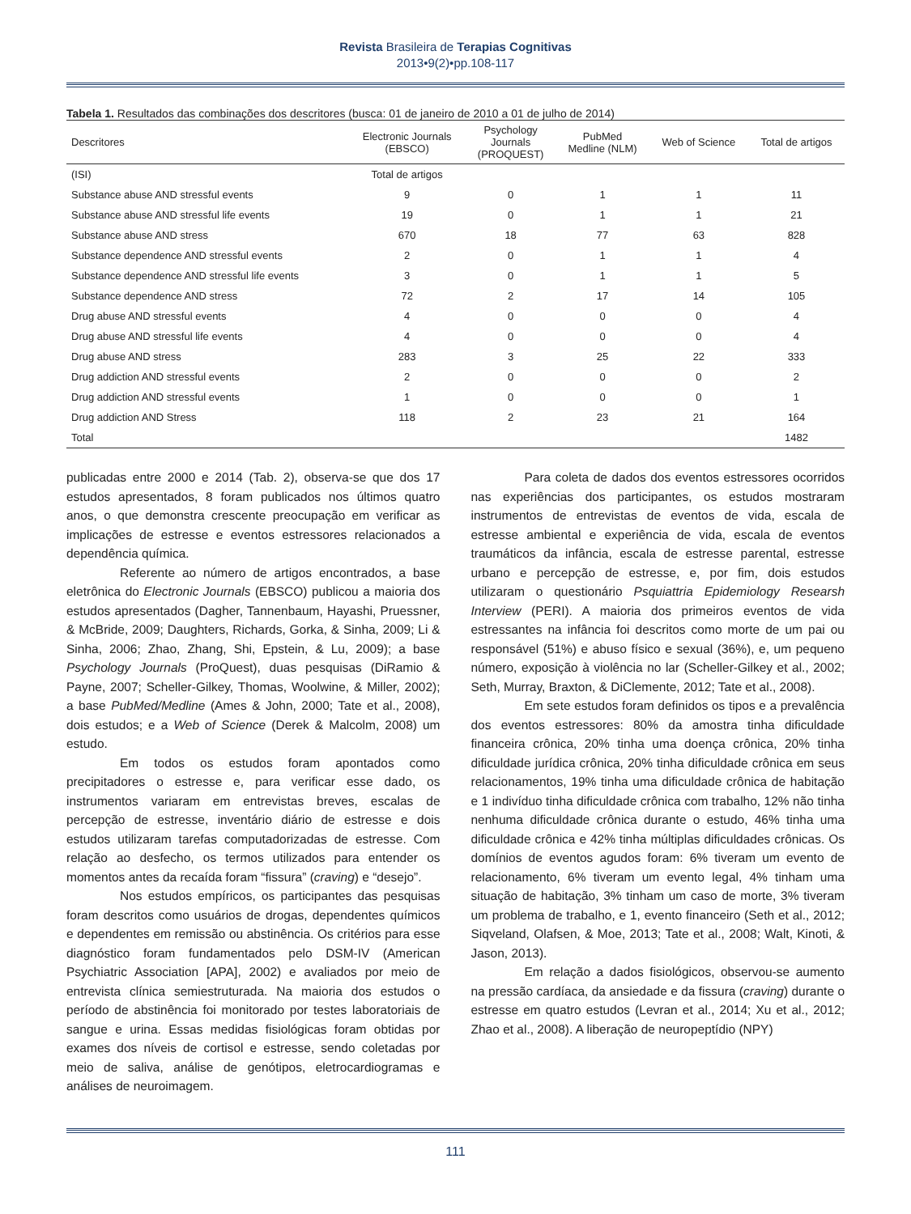Revista Brasileira de Terapias Cognitivas
2013•9(2)•pp.108-117
Tabela 1. Resultados das combinações dos descritores (busca: 01 de janeiro de 2010 a 01 de julho de 2014)
| Descritores | Electronic Journals (EBSCO) | Psychology Journals (PROQUEST) | PubMed Medline (NLM) | Web of Science | Total de artigos |
| --- | --- | --- | --- | --- | --- |
| (ISI) | Total de artigos | | | | |
| Substance abuse AND stressful events | 9 | 0 | 1 | 1 | 11 |
| Substance abuse AND stressful life events | 19 | 0 | 1 | 1 | 21 |
| Substance abuse AND stress | 670 | 18 | 77 | 63 | 828 |
| Substance dependence AND stressful events | 2 | 0 | 1 | 1 | 4 |
| Substance dependence AND stressful life events | 3 | 0 | 1 | 1 | 5 |
| Substance dependence AND stress | 72 | 2 | 17 | 14 | 105 |
| Drug abuse AND stressful events | 4 | 0 | 0 | 0 | 4 |
| Drug abuse AND stressful life events | 4 | 0 | 0 | 0 | 4 |
| Drug abuse AND stress | 283 | 3 | 25 | 22 | 333 |
| Drug addiction AND stressful events | 2 | 0 | 0 | 0 | 2 |
| Drug addiction AND stressful events | 1 | 0 | 0 | 0 | 1 |
| Drug addiction AND Stress | 118 | 2 | 23 | 21 | 164 |
| Total | | | | | 1482 |
publicadas entre 2000 e 2014 (Tab. 2), observa-se que dos 17 estudos apresentados, 8 foram publicados nos últimos quatro anos, o que demonstra crescente preocupação em verificar as implicações de estresse e eventos estressores relacionados a dependência química.
Referente ao número de artigos encontrados, a base eletrônica do Electronic Journals (EBSCO) publicou a maioria dos estudos apresentados (Dagher, Tannenbaum, Hayashi, Pruessner, & McBride, 2009; Daughters, Richards, Gorka, & Sinha, 2009; Li & Sinha, 2006; Zhao, Zhang, Shi, Epstein, & Lu, 2009); a base Psychology Journals (ProQuest), duas pesquisas (DiRamio & Payne, 2007; Scheller-Gilkey, Thomas, Woolwine, & Miller, 2002); a base PubMed/Medline (Ames & John, 2000; Tate et al., 2008), dois estudos; e a Web of Science (Derek & Malcolm, 2008) um estudo.
Em todos os estudos foram apontados como precipitadores o estresse e, para verificar esse dado, os instrumentos variaram em entrevistas breves, escalas de percepção de estresse, inventário diário de estresse e dois estudos utilizaram tarefas computadorizadas de estresse. Com relação ao desfecho, os termos utilizados para entender os momentos antes da recaída foram “fissura” (craving) e “desejo”.
Nos estudos empíricos, os participantes das pesquisas foram descritos como usuários de drogas, dependentes químicos e dependentes em remissão ou abstinência. Os critérios para esse diagnóstico foram fundamentados pelo DSM-IV (American Psychiatric Association [APA], 2002) e avaliados por meio de entrevista clínica semiestruturada. Na maioria dos estudos o período de abstinência foi monitorado por testes laboratoriais de sangue e urina. Essas medidas fisiológicas foram obtidas por exames dos níveis de cortisol e estresse, sendo coletadas por meio de saliva, análise de genótipos, eletrocardiogramas e análises de neuroimagem.
Para coleta de dados dos eventos estressores ocorridos nas experiências dos participantes, os estudos mostraram instrumentos de entrevistas de eventos de vida, escala de estresse ambiental e experiência de vida, escala de eventos traumáticos da infância, escala de estresse parental, estresse urbano e percepção de estresse, e, por fim, dois estudos utilizaram o questionário Psquiattria Epidemiology Researsh Interview (PERI). A maioria dos primeiros eventos de vida estressantes na infância foi descritos como morte de um pai ou responsável (51%) e abuso físico e sexual (36%), e, um pequeno número, exposição à violência no lar (Scheller-Gilkey et al., 2002; Seth, Murray, Braxton, & DiClemente, 2012; Tate et al., 2008).
Em sete estudos foram definidos os tipos e a prevalência dos eventos estressores: 80% da amostra tinha dificuldade financeira crônica, 20% tinha uma doença crônica, 20% tinha dificuldade jurídica crônica, 20% tinha dificuldade crônica em seus relacionamentos, 19% tinha uma dificuldade crônica de habitação e 1 indivíduo tinha dificuldade crônica com trabalho, 12% não tinha nenhuma dificuldade crônica durante o estudo, 46% tinha uma dificuldade crônica e 42% tinha múltiplas dificuldades crônicas. Os domínios de eventos agudos foram: 6% tiveram um evento de relacionamento, 6% tiveram um evento legal, 4% tinham uma situação de habitação, 3% tinham um caso de morte, 3% tiveram um problema de trabalho, e 1, evento financeiro (Seth et al., 2012; Siqveland, Olafsen, & Moe, 2013; Tate et al., 2008; Walt, Kinoti, & Jason, 2013).
Em relação a dados fisiológicos, observou-se aumento na pressão cardíaca, da ansiedade e da fissura (craving) durante o estresse em quatro estudos (Levran et al., 2014; Xu et al., 2012; Zhao et al., 2008). A liberação de neuropeptídio (NPY)
111